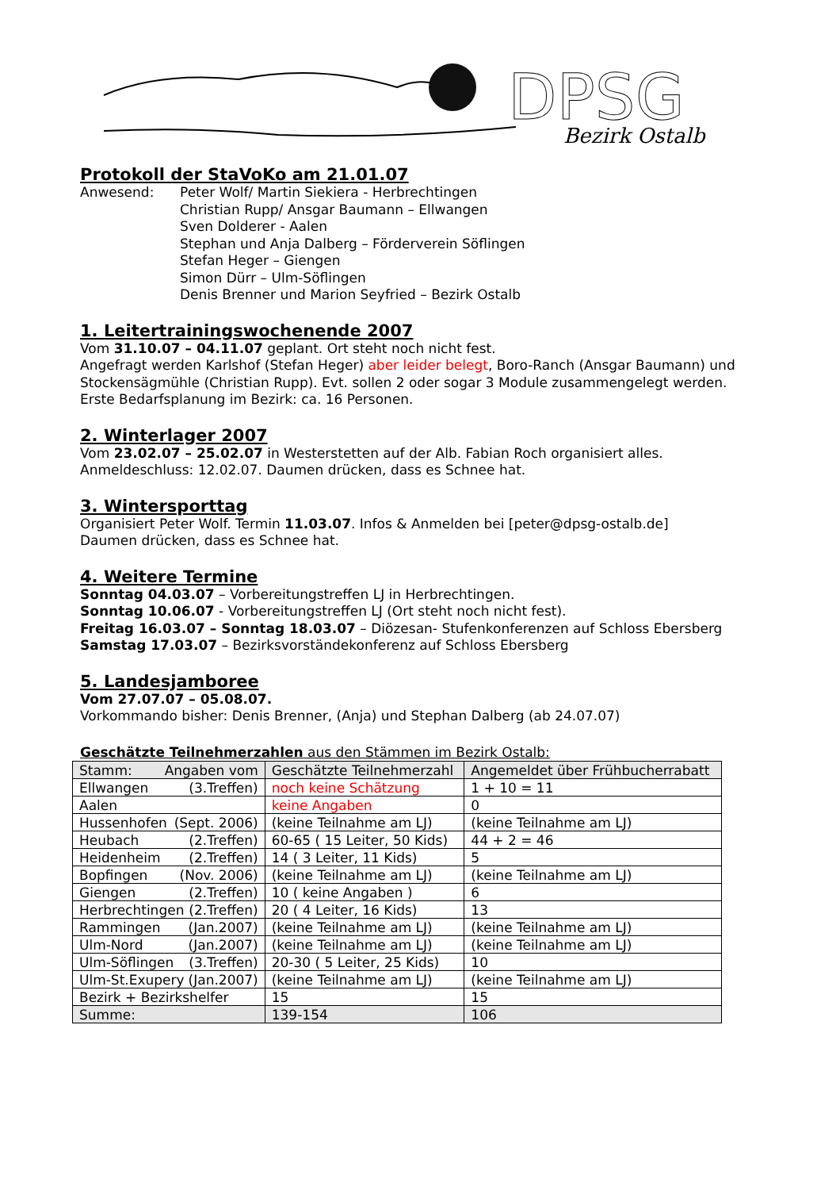DPSG
Bezirk Ostalb
Protokoll der StaVoKo am 21.01.07
Anwesend: Peter Wolf/ Martin Siekiera - Herbrechtingen
Christian Rupp/ Ansgar Baumann – Ellwangen
Sven Dolderer - Aalen
Stephan und Anja Dalberg – Förderverein Söflingen
Stefan Heger – Giengen
Simon Dürr – Ulm-Söflingen
Denis Brenner und Marion Seyfried – Bezirk Ostalb
1. Leitertrainingswochenende 2007
Vom 31.10.07 – 04.11.07 geplant. Ort steht noch nicht fest.
Angefragt werden Karlshof (Stefan Heger) aber leider belegt, Boro-Ranch (Ansgar Baumann) und Stockensägmühle (Christian Rupp). Evt. sollen 2 oder sogar 3 Module zusammengelegt werden. Erste Bedarfsplanung im Bezirk: ca. 16 Personen.
2. Winterlager 2007
Vom 23.02.07 – 25.02.07 in Westerstetten auf der Alb. Fabian Roch organisiert alles.
Anmeldeschluss: 12.02.07. Daumen drücken, dass es Schnee hat.
3. Wintersporttag
Organisiert Peter Wolf. Termin 11.03.07. Infos & Anmelden bei [peter@dpsg-ostalb.de]
Daumen drücken, dass es Schnee hat.
4. Weitere Termine
Sonntag 04.03.07 – Vorbereitungstreffen LJ in Herbrechtingen.
Sonntag 10.06.07 - Vorbereitungstreffen LJ (Ort steht noch nicht fest).
Freitag 16.03.07 – Sonntag 18.03.07 – Diözesan- Stufenkonferenzen auf Schloss Ebersberg
Samstag 17.03.07 – Bezirksvorständekonferenz auf Schloss Ebersberg
5. Landesjamboree
Vom 27.07.07 – 05.08.07.
Vorkommando bisher: Denis Brenner, (Anja) und Stephan Dalberg (ab 24.07.07)
Geschätzte Teilnehmerzahlen aus den Stämmen im Bezirk Ostalb:
| Stamm: Angaben vom | Geschätzte Teilnehmerzahl | Angemeldet über Frühbucherrabatt |
| --- | --- | --- |
| Ellwangen (3.Treffen) | noch keine Schätzung | 1 + 10 = 11 |
| Aalen | keine Angaben | 0 |
| Hussenhofen (Sept. 2006) | (keine Teilnahme am LJ) | (keine Teilnahme am LJ) |
| Heubach (2.Treffen) | 60-65 ( 15 Leiter, 50 Kids) | 44 + 2 = 46 |
| Heidenheim (2.Treffen) | 14 ( 3 Leiter, 11 Kids) | 5 |
| Bopfingen (Nov. 2006) | (keine Teilnahme am LJ) | (keine Teilnahme am LJ) |
| Giengen (2.Treffen) | 10 ( keine Angaben ) | 6 |
| Herbrechtingen (2.Treffen) | 20 ( 4 Leiter, 16 Kids) | 13 |
| Rammingen (Jan.2007) | (keine Teilnahme am LJ) | (keine Teilnahme am LJ) |
| Ulm-Nord (Jan.2007) | (keine Teilnahme am LJ) | (keine Teilnahme am LJ) |
| Ulm-Söflingen (3.Treffen) | 20-30 ( 5 Leiter, 25 Kids) | 10 |
| Ulm-St.Exupery (Jan.2007) | (keine Teilnahme am LJ) | (keine Teilnahme am LJ) |
| Bezirk + Bezirkshelfer | 15 | 15 |
| Summe: | 139-154 | 106 |